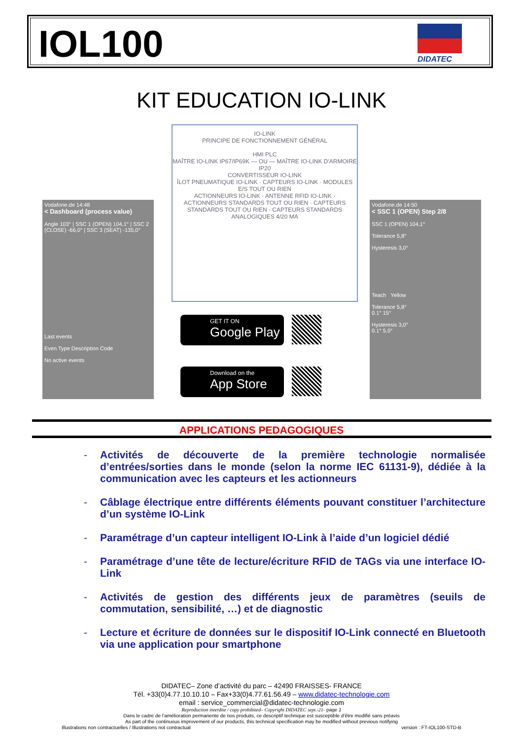IOL100 DIDATEC
KIT EDUCATION IO-LINK
Vodafone.de 14:48
< Dashboard (process value)
Angle 103° | SSC 1 (OPEN) 104,1° | SSC 2 (CLOSE) -66,0° | SSC 3 (SEAT) -135,0°
Last events
Even Type Description Code
No active events
IO-LINK
PRINCIPE DE FONCTIONNEMENT GÉNÉRAL
HMI PLC
MAÎTRE IO-LINK IP67/IP69K — OU — MAÎTRE IO-LINK D'ARMOIRE IP20
CONVERTISSEUR IO-LINK
ÎLOT PNEUMATIQUE IO-LINK · CAPTEURS IO-LINK · MODULES E/S TOUT OU RIEN
ACTIONNEURS IO-LINK · ANTENNE RFID IO-LINK · ACTIONNEURS STANDARDS TOUT OU RIEN · CAPTEURS STANDARDS TOUT OU RIEN · CAPTEURS STANDARDS ANALOGIQUES 4/20 MA
GET IT ON
Google Play
Download on the
App Store
Vodafone.de 14:50
< SSC 1 (OPEN) Step 2/8
SSC 1 (OPEN) 104,1°
Tolerance 5,8°
Hysteresis 3,0°
Teach Yellow
Tolerance 5,8°
0.1° 15°
Hysteresis 3,0°
0.1° 5.0°
APPLICATIONS PEDAGOGIQUES
- Activités de découverte de la première technologie normalisée d’entrées/sorties dans le monde (selon la norme IEC 61131-9), dédiée à la communication avec les capteurs et les actionneurs
- Câblage électrique entre différents éléments pouvant constituer l’architecture d’un système IO-Link
- Paramétrage d’un capteur intelligent IO-Link à l’aide d’un logiciel dédié
- Paramétrage d’une tête de lecture/écriture RFID de TAGs via une interface IO-Link
- Activités de gestion des différents jeux de paramètres (seuils de commutation, sensibilité, …) et de diagnostic
- Lecture et écriture de données sur le dispositif IO-Link connecté en Bluetooth via une application pour smartphone
DIDATEC– Zone d’activité du parc – 42490 FRAISSES- FRANCE
Tél. +33(0)4.77.10.10.10 – Fax+33(0)4.77.61.56.49 – www.didatec-technologie.com
email : service_commercial@didatec-technologie.com
Reproduction interdite / copy prohibited– Copyright DIDATEC sept.-21- page 1
Dans le cadre de l’amélioration permanente de nos produits, ce descriptif technique est susceptible d’être modifié sans préavis
As part of the continuous improvement of our products, this technical specification may be modified without previous notifying
Illustrations non contractuelles / Illustrations not contractual version : FT-IOL100-STD-B